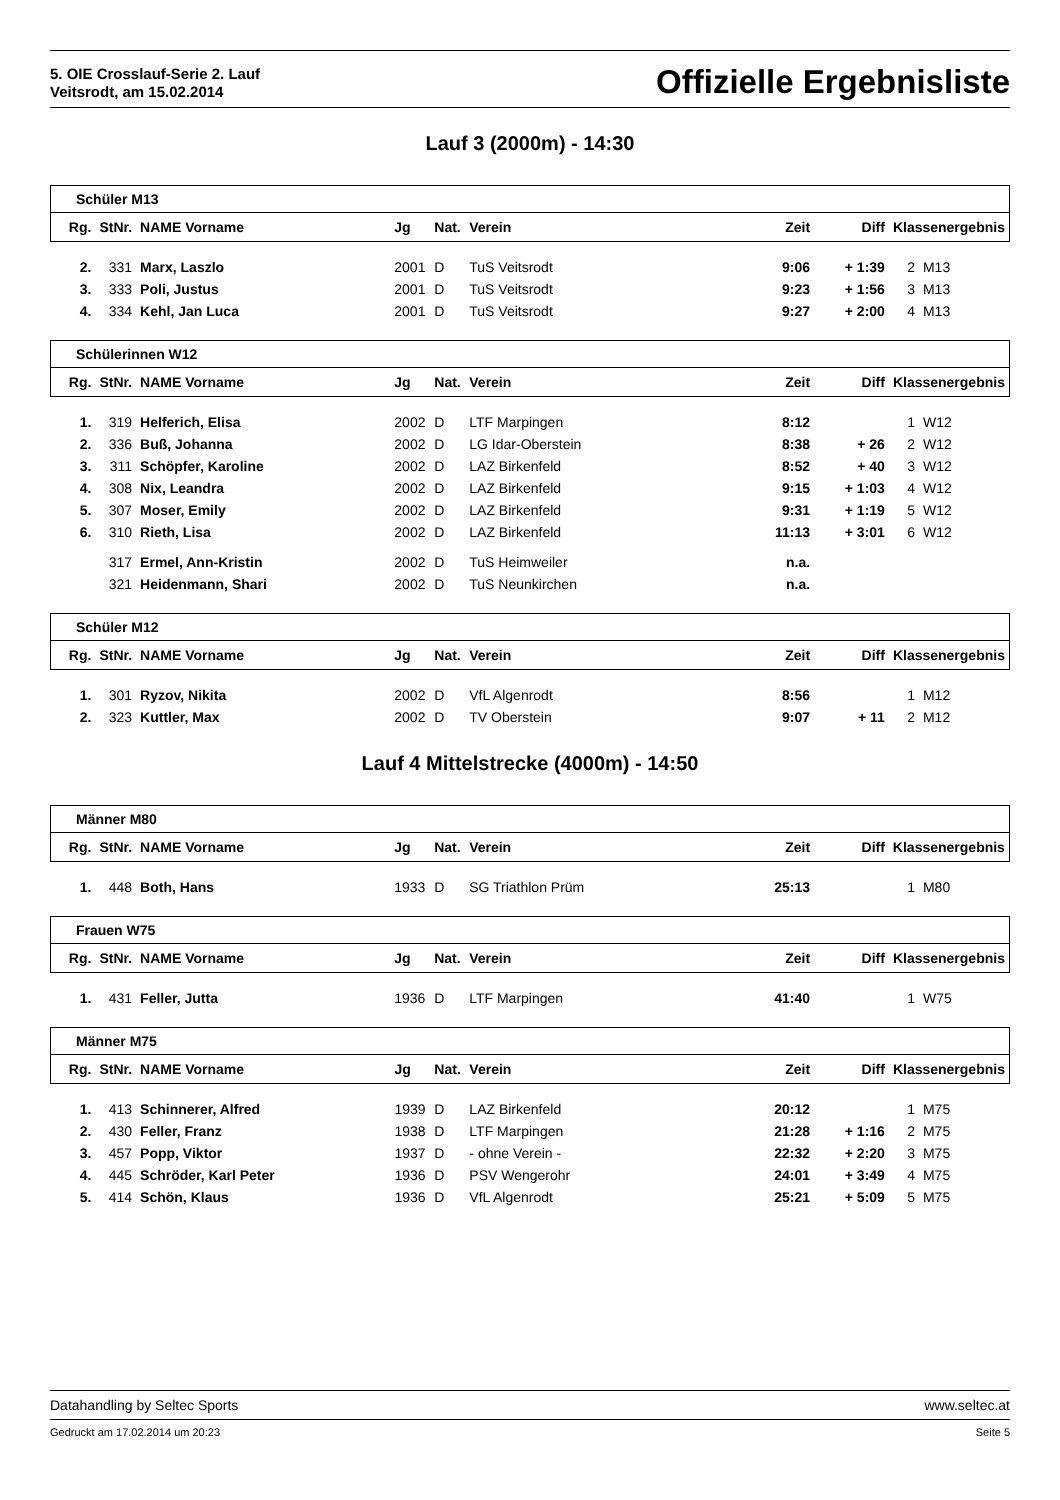5. OIE Crosslauf-Serie 2. Lauf
Veitsrodt, am 15.02.2014
Offizielle Ergebnisliste
Lauf 3 (2000m) - 14:30
| Schüler M13 | | | | | | | | | |
| Rg. | StNr. | NAME Vorname | Jg | Nat. | Verein | Zeit | Diff | Klassenergebnis | |
| 2. | 331 | Marx, Laszlo | 2001 | D | TuS Veitsrodt | 9:06 | + 1:39 | 2 | M13 |
| 3. | 333 | Poli, Justus | 2001 | D | TuS Veitsrodt | 9:23 | + 1:56 | 3 | M13 |
| 4. | 334 | Kehl, Jan Luca | 2001 | D | TuS Veitsrodt | 9:27 | + 2:00 | 4 | M13 |
| Schülerinnen W12 | | | | | | | | | |
| Rg. | StNr. | NAME Vorname | Jg | Nat. | Verein | Zeit | Diff | Klassenergebnis | |
| 1. | 319 | Helferich, Elisa | 2002 | D | LTF Marpingen | 8:12 | | 1 | W12 |
| 2. | 336 | Buß, Johanna | 2002 | D | LG Idar-Oberstein | 8:38 | + 26 | 2 | W12 |
| 3. | 311 | Schöpfer, Karoline | 2002 | D | LAZ Birkenfeld | 8:52 | + 40 | 3 | W12 |
| 4. | 308 | Nix, Leandra | 2002 | D | LAZ Birkenfeld | 9:15 | + 1:03 | 4 | W12 |
| 5. | 307 | Moser, Emily | 2002 | D | LAZ Birkenfeld | 9:31 | + 1:19 | 5 | W12 |
| 6. | 310 | Rieth, Lisa | 2002 | D | LAZ Birkenfeld | 11:13 | + 3:01 | 6 | W12 |
| | 317 | Ermel, Ann-Kristin | 2002 | D | TuS Heimweiler | n.a. | | | |
| | 321 | Heidenmann, Shari | 2002 | D | TuS Neunkirchen | n.a. | | | |
| Schüler M12 | | | | | | | | | |
| Rg. | StNr. | NAME Vorname | Jg | Nat. | Verein | Zeit | Diff | Klassenergebnis | |
| 1. | 301 | Ryzov, Nikita | 2002 | D | VfL Algenrodt | 8:56 | | 1 | M12 |
| 2. | 323 | Kuttler, Max | 2002 | D | TV Oberstein | 9:07 | + 11 | 2 | M12 |
Lauf 4 Mittelstrecke (4000m) - 14:50
| Männer M80 | | | | | | | | | |
| Rg. | StNr. | NAME Vorname | Jg | Nat. | Verein | Zeit | Diff | Klassenergebnis | |
| 1. | 448 | Both, Hans | 1933 | D | SG Triathlon Prüm | 25:13 | | 1 | M80 |
| Frauen W75 | | | | | | | | | |
| Rg. | StNr. | NAME Vorname | Jg | Nat. | Verein | Zeit | Diff | Klassenergebnis | |
| 1. | 431 | Feller, Jutta | 1936 | D | LTF Marpingen | 41:40 | | 1 | W75 |
| Männer M75 | | | | | | | | | |
| Rg. | StNr. | NAME Vorname | Jg | Nat. | Verein | Zeit | Diff | Klassenergebnis | |
| 1. | 413 | Schinnerer, Alfred | 1939 | D | LAZ Birkenfeld | 20:12 | | 1 | M75 |
| 2. | 430 | Feller, Franz | 1938 | D | LTF Marpingen | 21:28 | + 1:16 | 2 | M75 |
| 3. | 457 | Popp, Viktor | 1937 | D | - ohne Verein - | 22:32 | + 2:20 | 3 | M75 |
| 4. | 445 | Schröder, Karl Peter | 1936 | D | PSV Wengerohr | 24:01 | + 3:49 | 4 | M75 |
| 5. | 414 | Schön, Klaus | 1936 | D | VfL Algenrodt | 25:21 | + 5:09 | 5 | M75 |
Datahandling by Seltec Sports www.seltec.at
Gedruckt am 17.02.2014 um 20:23 Seite 5